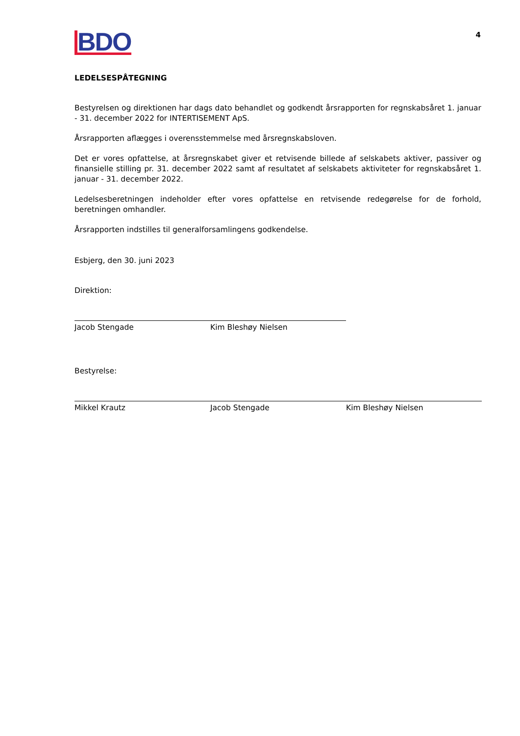4
BDO
LEDELSESPÅTEGNING
Bestyrelsen og direktionen har dags dato behandlet og godkendt årsrapporten for regnskabsåret 1. januar - 31. december 2022 for INTERTISEMENT ApS.
Årsrapporten aflægges i overensstemmelse med årsregnskabsloven.
Det er vores opfattelse, at årsregnskabet giver et retvisende billede af selskabets aktiver, passiver og finansielle stilling pr. 31. december 2022 samt af resultatet af selskabets aktiviteter for regnskabsåret 1. januar - 31. december 2022.
Ledelsesberetningen indeholder efter vores opfattelse en retvisende redegørelse for de forhold, beretningen omhandler.
Årsrapporten indstilles til generalforsamlingens godkendelse.
Esbjerg, den 30. juni 2023
Direktion:
Jacob Stengade Kim Bleshøy Nielsen
Bestyrelse:
Mikkel Krautz Jacob Stengade Kim Bleshøy Nielsen